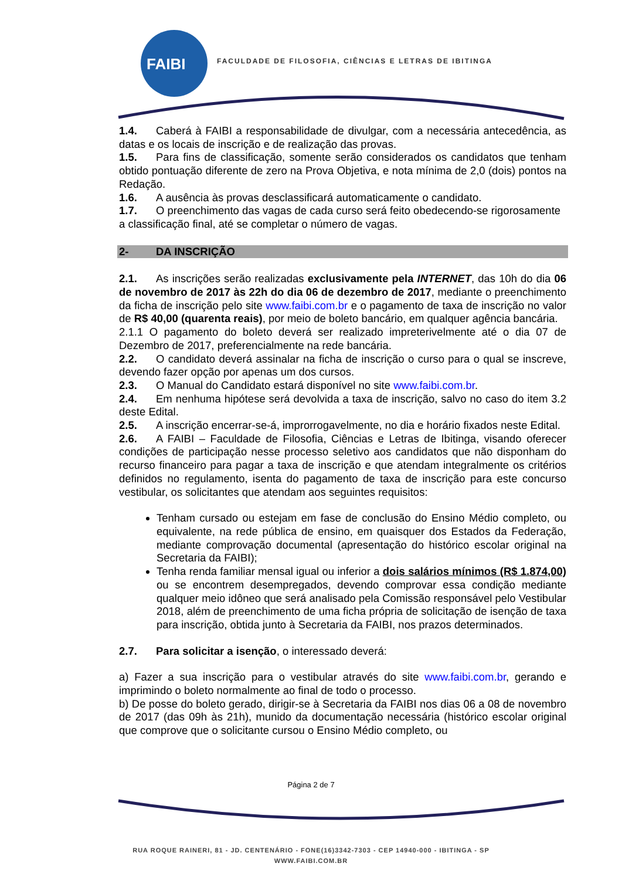FAIBI
FACULDADE DE FILOSOFIA, CIÊNCIAS E LETRAS DE IBITINGA
1.4. Caberá à FAIBI a responsabilidade de divulgar, com a necessária antecedência, as datas e os locais de inscrição e de realização das provas.
1.5. Para fins de classificação, somente serão considerados os candidatos que tenham obtido pontuação diferente de zero na Prova Objetiva, e nota mínima de 2,0 (dois) pontos na Redação.
1.6. A ausência às provas desclassificará automaticamente o candidato.
1.7. O preenchimento das vagas de cada curso será feito obedecendo-se rigorosamente a classificação final, até se completar o número de vagas.
2- DA INSCRIÇÃO
2.1. As inscrições serão realizadas exclusivamente pela INTERNET, das 10h do dia 06 de novembro de 2017 às 22h do dia 06 de dezembro de 2017, mediante o preenchimento da ficha de inscrição pelo site www.faibi.com.br e o pagamento de taxa de inscrição no valor de R$ 40,00 (quarenta reais), por meio de boleto bancário, em qualquer agência bancária.
2.1.1 O pagamento do boleto deverá ser realizado impreterivelmente até o dia 07 de Dezembro de 2017, preferencialmente na rede bancária.
2.2. O candidato deverá assinalar na ficha de inscrição o curso para o qual se inscreve, devendo fazer opção por apenas um dos cursos.
2.3. O Manual do Candidato estará disponível no site www.faibi.com.br.
2.4. Em nenhuma hipótese será devolvida a taxa de inscrição, salvo no caso do item 3.2 deste Edital.
2.5. A inscrição encerrar-se-á, improrrogavelmente, no dia e horário fixados neste Edital.
2.6. A FAIBI – Faculdade de Filosofia, Ciências e Letras de Ibitinga, visando oferecer condições de participação nesse processo seletivo aos candidatos que não disponham do recurso financeiro para pagar a taxa de inscrição e que atendam integralmente os critérios definidos no regulamento, isenta do pagamento de taxa de inscrição para este concurso vestibular, os solicitantes que atendam aos seguintes requisitos:
Tenham cursado ou estejam em fase de conclusão do Ensino Médio completo, ou equivalente, na rede pública de ensino, em quaisquer dos Estados da Federação, mediante comprovação documental (apresentação do histórico escolar original na Secretaria da FAIBI);
Tenha renda familiar mensal igual ou inferior a dois salários mínimos (R$ 1.874,00) ou se encontrem desempregados, devendo comprovar essa condição mediante qualquer meio idôneo que será analisado pela Comissão responsável pelo Vestibular 2018, além de preenchimento de uma ficha própria de solicitação de isenção de taxa para inscrição, obtida junto à Secretaria da FAIBI, nos prazos determinados.
2.7. Para solicitar a isenção, o interessado deverá:
a) Fazer a sua inscrição para o vestibular através do site www.faibi.com.br, gerando e imprimindo o boleto normalmente ao final de todo o processo.
b) De posse do boleto gerado, dirigir-se à Secretaria da FAIBI nos dias 06 a 08 de novembro de 2017 (das 09h às 21h), munido da documentação necessária (histórico escolar original que comprove que o solicitante cursou o Ensino Médio completo, ou
Página 2 de 7
RUA ROQUE RAINERI, 81 - JD. CENTENÁRIO - FONE(16)3342-7303 - CEP 14940-000 - IBITINGA - SP
WWW.FAIBI.COM.BR